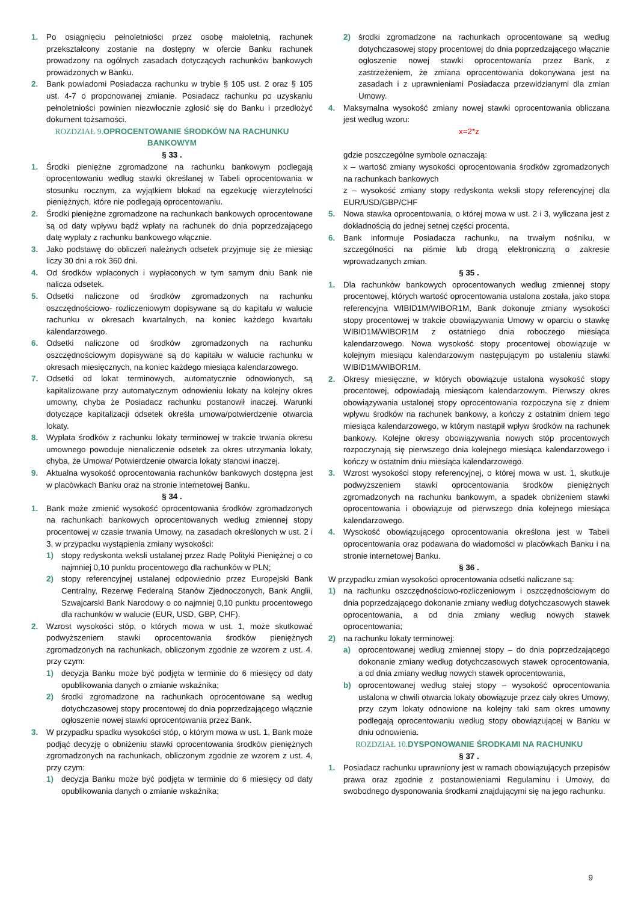1. Po osiągnięciu pełnoletniości przez osobę małoletnią, rachunek przekształcony zostanie na dostępny w ofercie Banku rachunek prowadzony na ogólnych zasadach dotyczących rachunków bankowych prowadzonych w Banku.
2. Bank powiadomi Posiadacza rachunku w trybie § 105 ust. 2 oraz § 105 ust. 4-7 o proponowanej zmianie. Posiadacz rachunku po uzyskaniu pełnoletniości powinien niezwłocznie zgłosić się do Banku i przedłożyć dokument tożsamości.
ROZDZIAŁ 9. OPROCENTOWANIE ŚRODKÓW NA RACHUNKU BANKOWYM
§ 33 .
1. Środki pieniężne zgromadzone na rachunku bankowym podlegają oprocentowaniu według stawki określanej w Tabeli oprocentowania w stosunku rocznym, za wyjątkiem blokad na egzekucję wierzytelności pieniężnych, które nie podlegają oprocentowaniu.
2. Środki pieniężne zgromadzone na rachunkach bankowych oprocentowane są od daty wpływu bądź wpłaty na rachunek do dnia poprzedzającego datę wypłaty z rachunku bankowego włącznie.
3. Jako podstawę do obliczeń należnych odsetek przyjmuje się że miesiąc liczy 30 dni a rok 360 dni.
4. Od środków wpłaconych i wypłaconych w tym samym dniu Bank nie nalicza odsetek.
5. Odsetki naliczone od środków zgromadzonych na rachunku oszczędnościowo- rozliczeniowym dopisywane są do kapitału w walucie rachunku w okresach kwartalnych, na koniec każdego kwartału kalendarzowego.
6. Odsetki naliczone od środków zgromadzonych na rachunku oszczędnościowym dopisywane są do kapitału w walucie rachunku w okresach miesięcznych, na koniec każdego miesiąca kalendarzowego.
7. Odsetki od lokat terminowych, automatycznie odnowionych, są kapitalizowane przy automatycznym odnowieniu lokaty na kolejny okres umowny, chyba że Posiadacz rachunku postanowił inaczej. Warunki dotyczące kapitalizacji odsetek określa umowa/potwierdzenie otwarcia lokaty.
8. Wypłata środków z rachunku lokaty terminowej w trakcie trwania okresu umownego powoduje nienaliczenie odsetek za okres utrzymania lokaty, chyba, że Umowa/ Potwierdzenie otwarcia lokaty stanowi inaczej.
9. Aktualna wysokość oprocentowania rachunków bankowych dostępna jest w placówkach Banku oraz na stronie internetowej Banku.
§ 34 .
1. Bank może zmienić wysokość oprocentowania środków zgromadzonych na rachunkach bankowych oprocentowanych według zmiennej stopy procentowej w czasie trwania Umowy, na zasadach określonych w ust. 2 i 3, w przypadku wystąpienia zmiany wysokości:
1) stopy redyskonta weksli ustalanej przez Radę Polityki Pieniężnej o co najmniej 0,10 punktu procentowego dla rachunków w PLN;
2) stopy referencyjnej ustalanej odpowiednio przez Europejski Bank Centralny, Rezerwę Federalną Stanów Zjednoczonych, Bank Anglii, Szwajcarski Bank Narodowy o co najmniej 0,10 punktu procentowego dla rachunków w walucie (EUR, USD, GBP, CHF).
2. Wzrost wysokości stóp, o których mowa w ust. 1, może skutkować podwyższeniem stawki oprocentowania środków pieniężnych zgromadzonych na rachunkach, obliczonym zgodnie ze wzorem z ust. 4. przy czym:
1) decyzja Banku może być podjęta w terminie do 6 miesięcy od daty opublikowania danych o zmianie wskaźnika;
2) środki zgromadzone na rachunkach oprocentowane są według dotychczasowej stopy procentowej do dnia poprzedzającego włącznie ogłoszenie nowej stawki oprocentowania przez Bank.
3. W przypadku spadku wysokości stóp, o którym mowa w ust. 1, Bank może podjąć decyzję o obniżeniu stawki oprocentowania środków pieniężnych zgromadzonych na rachunkach, obliczonym zgodnie ze wzorem z ust. 4, przy czym:
1) decyzja Banku może być podjęta w terminie do 6 miesięcy od daty opublikowania danych o zmianie wskaźnika;
2) środki zgromadzone na rachunkach oprocentowane są według dotychczasowej stopy procentowej do dnia poprzedzającego włącznie ogłoszenie nowej stawki oprocentowania przez Bank, z zastrzeżeniem, że zmiana oprocentowania dokonywana jest na zasadach i z uprawnieniami Posiadacza przewidzianymi dla zmian Umowy.
4. Maksymalna wysokość zmiany nowej stawki oprocentowania obliczana jest według wzoru:
x=2*z
gdzie poszczególne symbole oznaczają:
x – wartość zmiany wysokości oprocentowania środków zgromadzonych na rachunkach bankowych
z – wysokość zmiany stopy redyskonta weksli stopy referencyjnej dla EUR/USD/GBP/CHF
5. Nowa stawka oprocentowania, o której mowa w ust. 2 i 3, wyliczana jest z dokładnością do jednej setnej części procenta.
6. Bank informuje Posiadacza rachunku, na trwałym nośniku, w szczególności na piśmie lub drogą elektroniczną o zakresie wprowadzanych zmian.
§ 35 .
1. Dla rachunków bankowych oprocentowanych według zmiennej stopy procentowej, których wartość oprocentowania ustalona została, jako stopa referencyjna WIBID1M/WIBOR1M, Bank dokonuje zmiany wysokości stopy procentowej w trakcie obowiązywania Umowy w oparciu o stawkę WIBID1M/WIBOR1M z ostatniego dnia roboczego miesiąca kalendarzowego. Nowa wysokość stopy procentowej obowiązuje w kolejnym miesiącu kalendarzowym następującym po ustaleniu stawki WIBID1M/WIBOR1M.
2. Okresy miesięczne, w których obowiązuje ustalona wysokość stopy procentowej, odpowiadają miesiącom kalendarzowym. Pierwszy okres obowiązywania ustalonej stopy oprocentowania rozpoczyna się z dniem wpływu środków na rachunek bankowy, a kończy z ostatnim dniem tego miesiąca kalendarzowego, w którym nastąpił wpływ środków na rachunek bankowy. Kolejne okresy obowiązywania nowych stóp procentowych rozpoczynają się pierwszego dnia kolejnego miesiąca kalendarzowego i kończy w ostatnim dniu miesiąca kalendarzowego.
3. Wzrost wysokości stopy referencyjnej, o której mowa w ust. 1, skutkuje podwyższeniem stawki oprocentowania środków pieniężnych zgromadzonych na rachunku bankowym, a spadek obniżeniem stawki oprocentowania i obowiązuje od pierwszego dnia kolejnego miesiąca kalendarzowego.
4. Wysokość obowiązującego oprocentowania określona jest w Tabeli oprocentowania oraz podawana do wiadomości w placówkach Banku i na stronie internetowej Banku.
§ 36 .
W przypadku zmian wysokości oprocentowania odsetki naliczane są:
1) na rachunku oszczędnościowo-rozliczeniowym i oszczędnościowym do dnia poprzedzającego dokonanie zmiany według dotychczasowych stawek oprocentowania, a od dnia zmiany według nowych stawek oprocentowania;
2) na rachunku lokaty terminowej:
a) oprocentowanej według zmiennej stopy – do dnia poprzedzającego dokonanie zmiany według dotychczasowych stawek oprocentowania, a od dnia zmiany według nowych stawek oprocentowania,
b) oprocentowanej według stałej stopy – wysokość oprocentowania ustalona w chwili otwarcia lokaty obowiązuje przez cały okres Umowy, przy czym lokaty odnowione na kolejny taki sam okres umowny podlegają oprocentowaniu według stopy obowiązującej w Banku w dniu odnowienia.
ROZDZIAŁ 10. DYSPONOWANIE ŚRODKAMI NA RACHUNKU
§ 37 .
1. Posiadacz rachunku uprawniony jest w ramach obowiązujących przepisów prawa oraz zgodnie z postanowieniami Regulaminu i Umowy, do swobodnego dysponowania środkami znajdującymi się na jego rachunku.
9